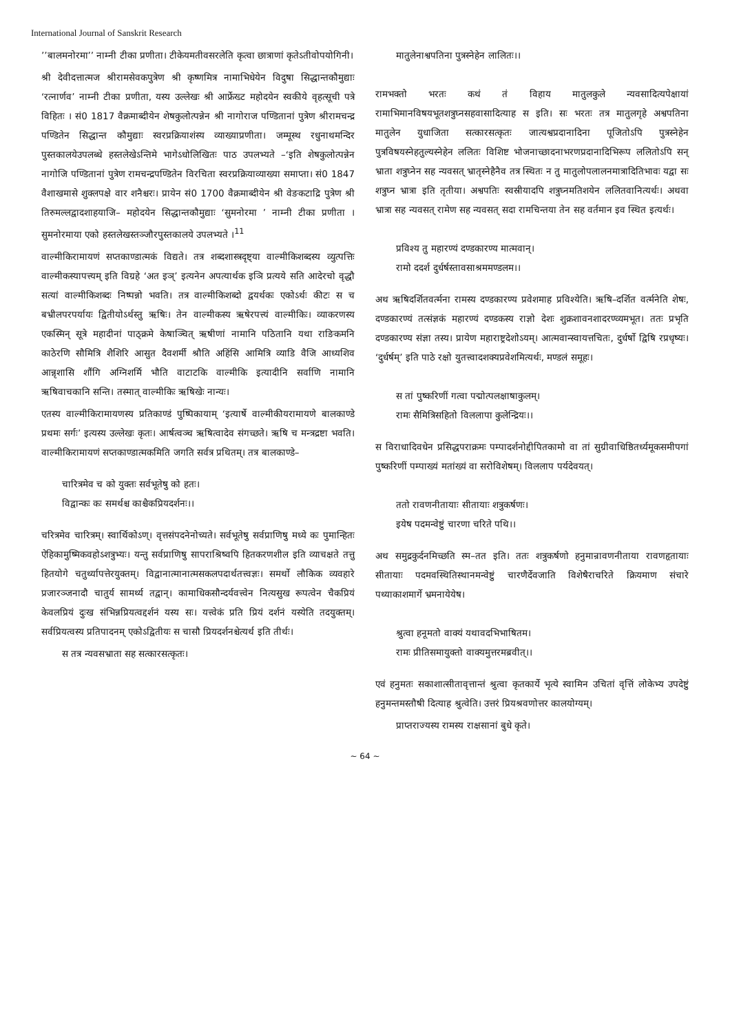International Journal of Sanskrit Research
’’बालमनोरमा’’ नाम्नी टीका प्रणीता। टीकेयमतीवसरलेति कृत्वा छात्राणां कृतेऽतीवोपयोगिनी।
श्री देवीदत्तात्मज श्रीरामसेवकपुत्रेण श्री कृष्णमित्र नामाभिधेयेन विदुषा सिद्धान्तकौमुद्याः ‘रत्नार्णव’ नाम्नी टीका प्रणीता, यस्य उल्लेखः श्री आर्फ्रेख्ट महोदयेन स्वकीये वृहत्सूची पत्रे विहितः । सं0 1817 वैक्रमाब्दीयेन शेषकुलोत्पन्नेन श्री नागोराज पण्डितानां पुत्रेण श्रीरामचन्द्र पण्डितेन सिद्धान्त कौमुद्याः स्वरप्रक्रियाशंस्य व्याख्याप्रणीता। जम्मूस्थ रधुनाथमन्दिर पुस्तकालयेउपलब्धे हस्तलेखेऽन्तिमे भागेऽधोलिखितः पाठ उपलभ्यते –‘इति शेषकुलोत्पन्नेन नागोजि पण्डितानां पुत्रेण रामचन्द्रपण्डितेन विरचिता स्वरप्रक्रियाव्याख्या समाप्ता। सं0 1847 वैशाखमासे शुक्लपक्षे वार शनैश्चरः। प्रायेन सं0 1700 वैक्रमाब्दीयेन श्री वेङकटाद्रि पुत्रेण श्री तिरुमल्लद्वादशाहयाजि– महोदयेन सिद्धान्तकौमुद्याः ‘सुमनोरमा ’ नाम्नी टीका प्रणीता । सुमनोरमाया एको हस्तलेखस्तञ्जौरपुस्तकालये उपलभ्यते ।<sup>11</sup>
वाल्मीकिरामायणं सप्तकाण्डात्मकं विद्यते। तत्र शब्दशास्त्रदृष्ट्या वाल्मीकिशब्दस्य व्युत्पत्तिः वाल्मीकस्यापत्त्यम् इति विग्रहे ‘अत इञ्’ इत्यनेन अपत्यार्थक इञि प्रत्यये सति आदेरचो वृद्धौ सत्यां वाल्मीकिशब्दः निष्पन्नो भवति। तत्र वाल्मीकिशब्दो द्वयर्थकः एकोऽर्थः कीटः स च बभ्रीलपरपर्यायः द्वितीयोऽर्थस्तु ऋषिः। तेन वाल्मीकस्य ऋषेरपत्त्यं वाल्मीकिः। व्याकरणस्य एकस्मिन् सूत्रे महादीनां पाठ्क्रमे केषाञ्चित् ऋषीणां नामानि पठितानि यथा राङिकमनि काठेरणि सौमित्रि शैशिरि आसुत दैवशर्मी श्रौति अहिंसि आमित्रि व्याडि वैजि आध्यशिव आन्नृशासि शौंगि अग्निशर्मि भौति वाटाटकि वाल्मीकि इत्यादीनि सर्वाणि नामानि ऋषिवाचकानि सन्ति। तस्मात् वाल्मीकिः ऋषिखेः नान्यः।
एतस्य वाल्मीकिरामायणस्य प्रतिकाण्डं पुष्पिकायाम् ‘इत्यार्षे वाल्मीकीयरामायणे बालकाण्डे प्रथमः सर्गः’ इत्यस्य उल्लेखः कृतः। आर्षत्वञ्च ऋषित्वादेव संगच्छते। ऋषि च मन्त्रद्रष्टा भवति। वाल्मीकिरामायणं सप्तकाण्डात्मकमिति जगति सर्वत्र प्रथितम्। तत्र बालकाण्डे–
चारित्रमेव च को युक्तः सर्वभूतेषु को हतः।
विद्वान्कः कः समर्थश्च काश्चैकप्रियदर्शनः।।
चरित्रमेव चारित्रम्। स्वार्थिकोऽण्। वृत्तसंपदनेनोच्यते। सर्वभूतेषु सर्वप्राणिषु मध्ये कः पुमान्हितः ऐहिकामुष्मिकवहोऽशत्रुभ्यः। यन्तु सर्वप्राणिषु सापराश्रिष्वपि हितकरणशील इति व्याचक्षते तत्तु हितयोगे चतुर्थ्यापत्तेरयुक्तम्। विद्वानात्मानात्मसकलपदार्थतत्त्वज्ञः। समर्थो लौकिक व्यवहारे प्रजारञ्जनादौ चातुर्य सामर्थ्य तद्वान्। कामाधिकसौन्दर्यवत्त्वेन नित्यसुख रूपत्वेन चैकप्रियं केवलप्रियं दुःख संभिन्नप्रियत्वद्दर्शनं यस्य सः। यत्त्वेकं प्रति प्रियं दर्शनं यस्येति तदयुक्तम्। सर्वप्रियत्वस्य प्रतिपादनम् एकोऽद्वितीयः स चासौ प्रियदर्शनश्चेत्यर्थ इति तीर्थः।
स तत्र न्यवसभ्राता सह सत्कारसत्कृतः।
मातुलेनाश्वपतिना पुत्रस्नेहेन लालितः।।
रामभक्तो भरतः कथं तं विहाय मातुलकुले न्यवसादित्यपेक्षायां रामाभिमानविषयभूतशत्रुघ्नसहवासादित्याह स इति। सः भरतः तत्र मातुलगृहे अश्वपतिना मातुलेन युधाजिता सत्कारसत्कृतः जात्यश्वप्रदानादिना पूजितोऽपि पुत्रस्नेहेन पुत्रविषयस्नेहतुल्यस्नेहेन ललितः विशिष्ट भोजनाच्छादनाभरणप्रदानादिभिरूप ललितोऽपि सन् भ्राता शत्रुघ्नेन सह न्यवसत् भ्रातृस्नेहैनैव तत्र स्थितः न तु मातुलोपलालनमात्रादितिभावः यद्वा सः शत्रुघ्न भ्रात्रा इति तृतीया। अश्वपतिः स्वस्रीयादपि शत्रुघ्नमतिशयेन ललितवानित्यर्थः। अथवा भ्रात्रा सह न्यवसत् रामेण सह न्यवसत् सदा रामचिन्तया तेन सह वर्तमान इव स्थित इत्यर्थः।
प्रविश्य तु महारण्यं दण्डकारण्य मात्मवान्।
रामो ददर्श दुर्धर्षस्तावसाश्रममण्डलम।।
अथ ऋषिदर्शितवर्त्मना रामस्य दण्डकारण्य प्रवेशमाह प्रविश्येति। ऋषि–दर्शित वर्त्मनेति शेषः, दण्डकारण्यं तत्संज्ञकं महारण्यं दण्डकस्य राज्ञो देशः शुक्रशावनशादरण्व्यमभूत। ततः प्रभृति दण्डकारण्य संज्ञा तस्य। प्रायेण महाराष्ट्रदेशोऽयम्। आत्मवान्स्वायत्तचितः, दुर्धर्षो द्विषि रप्रधृष्यः। ‘दुर्धर्षम्’ इति पाठे रक्षो युतत्त्वादशक्यप्रवेशमित्यर्थः, मण्डलं समूहः।
स तां पुष्करिणीं गत्वा पद्मोत्पलक्षाषाकुलम्।
रामः सैमित्रिसहितो विललापा कुलेन्द्रियः।।
स विराधादिवधेन प्रसिद्धपराक्रमः पम्पादर्शनोद्दीपितकामो वा तां सुग्रीवाधिष्ठितर्ध्यमूकसमीपगां पुष्करिणीं पम्पाख्यं मतांख्यं वा सरोविशेषम्। विललाप पर्यदेवयत्।
ततो रावणनीतायाः सीतायाः शत्रुकर्षणः।
इयेष पदमन्वेष्टुं चारणा चरिते पथि।।
अथ समुद्रकुर्दनमिच्छति स्म–तत इति। ततः शत्रुकर्षणो हनुमान्रावणनीताया रावणहृतायाः सीतायाः पदमवस्थितिस्थानमन्वेष्टुं चारणैर्देवजाति विशेषैराचरिते क्रियमाण संचारे पथ्याकाशमार्गे भ्रमनायेयेष।
श्रुत्वा हनूमतो वाक्यं यथावदभिभाषितम।
रामः प्रीतिसमायुक्तो वाक्यमुत्तरमब्रवीत्।।
एवं हनुमतः सकाशात्सीतावृत्तान्तं श्रुत्वा कृतकार्ये भृत्ये स्वामिन उचितां वृत्तिं लोकेभ्य उपदेष्टुं हनुमन्तमस्तौषी दित्याह श्रुत्वेति। उत्तरं प्रियश्रवणोत्तर कालयोग्यम्।
प्राप्तराज्यस्य रामस्य राक्षसानां बुधे कृते।
~ 64 ~